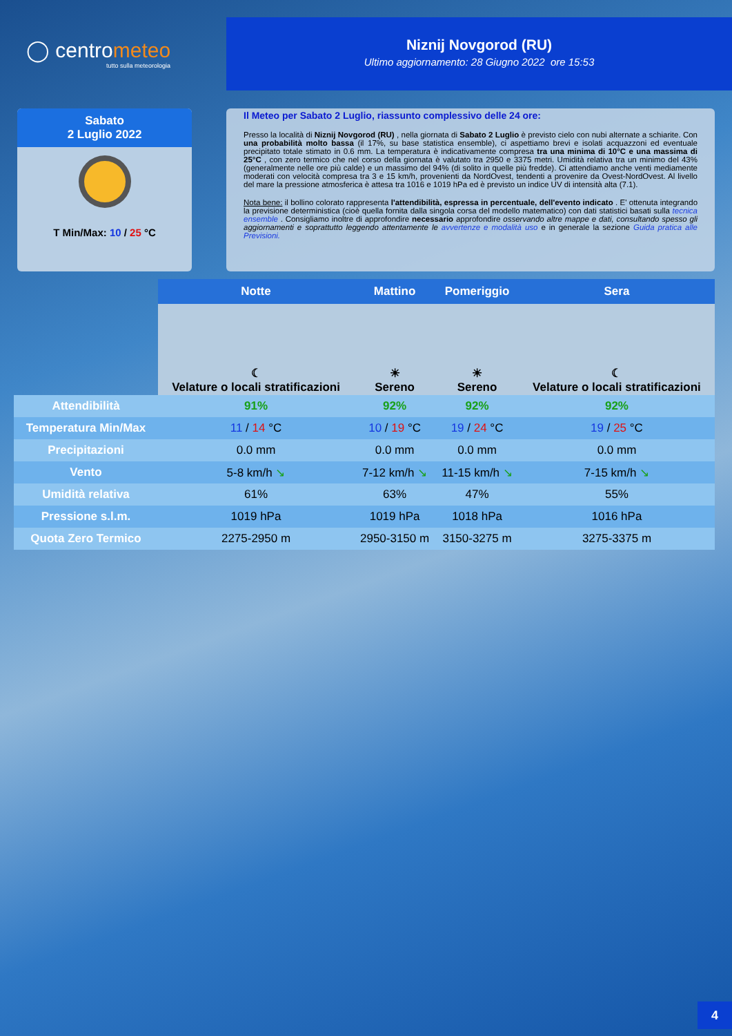◯ centrometeo
tutto sulla meteorologia
Niznij Novgorod (RU)
Ultimo aggiornamento: 28 Giugno 2022 ore 15:53
Sabato
2 Luglio 2022
T Min/Max: 10 / 25 °C
Il Meteo per Sabato 2 Luglio, riassunto complessivo delle 24 ore:
Presso la località di Niznij Novgorod (RU) , nella giornata di Sabato 2 Luglio è previsto cielo con nubi alternate a schiarite. Con una probabilità molto bassa (il 17%, su base statistica ensemble), ci aspettiamo brevi e isolati acquazzoni ed eventuale precipitato totale stimato in 0.6 mm. La temperatura è indicativamente compresa tra una minima di 10°C e una massima di 25°C , con zero termico che nel corso della giornata è valutato tra 2950 e 3375 metri. Umidità relativa tra un minimo del 43% (generalmente nelle ore più calde) e un massimo del 94% (di solito in quelle più fredde). Ci attendiamo anche venti mediamente moderati con velocità compresa tra 3 e 15 km/h, provenienti da NordOvest, tendenti a provenire da Ovest-NordOvest. Al livello del mare la pressione atmosferica è attesa tra 1016 e 1019 hPa ed è previsto un indice UV di intensità alta (7.1).
Nota bene: il bollino colorato rappresenta l'attendibilità, espressa in percentuale, dell'evento indicato . E' ottenuta integrando la previsione deterministica (cioè quella fornita dalla singola corsa del modello matematico) con dati statistici basati sulla tecnica ensemble . Consigliamo inoltre di approfondire necessario approfondire osservando altre mappe e dati, consultando spesso gli aggiornamenti e soprattutto leggendo attentamente le avvertenze e modalità uso e in generale la sezione Guida pratica alle Previsioni.
| | Notte | Mattino | Pomeriggio | Sera |
| --- | --- | --- | --- | --- |
| | ☾ Velature o locali stratificazioni | ☀ Sereno | ☀ Sereno | ☾ Velature o locali stratificazioni |
| Attendibilità | 91% | 92% | 92% | 92% |
| Temperatura Min/Max | 11 / 14 °C | 10 / 19 °C | 19 / 24 °C | 19 / 25 °C |
| Precipitazioni | 0.0 mm | 0.0 mm | 0.0 mm | 0.0 mm |
| Vento | 5-8 km/h ↘ | 7-12 km/h ↘ | 11-15 km/h ↘ | 7-15 km/h ↘ |
| Umidità relativa | 61% | 63% | 47% | 55% |
| Pressione s.l.m. | 1019 hPa | 1019 hPa | 1018 hPa | 1016 hPa |
| Quota Zero Termico | 2275-2950 m | 2950-3150 m | 3150-3275 m | 3275-3375 m |
4